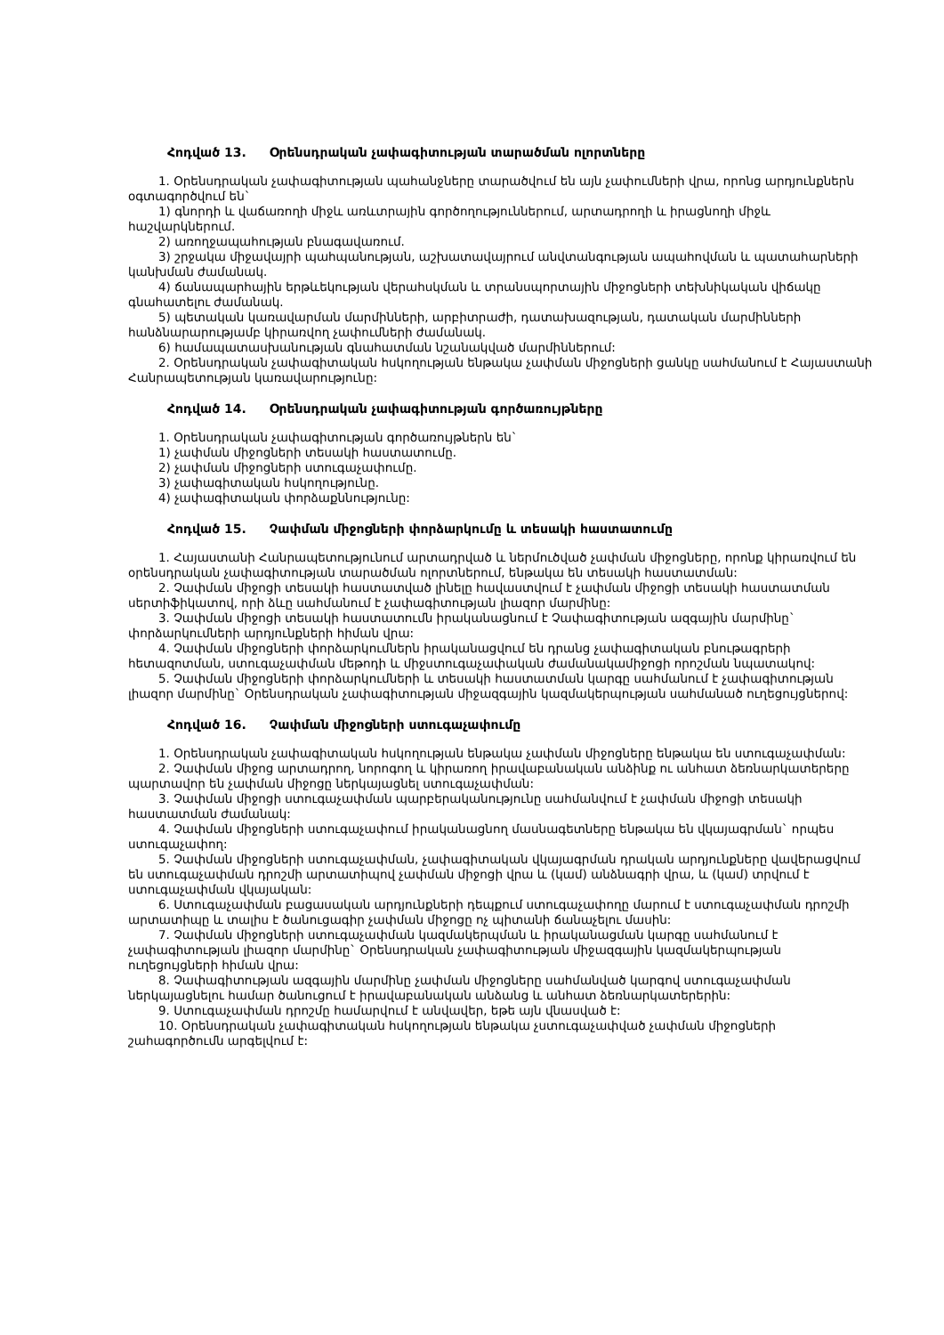Հոդված 13. Օրենսդրական չափագիտության տարածման ոլորտները
1. Օրենսդրական չափագիտության պահանջները տարածվում են այն չափումների վրա, որոնց արդյունքներն օգտագործվում են`
1) գնորդի և վաճառողի միջև առևտրային գործողություններում, արտադրողի և իրացնողի միջև հաշվարկներում.
2) առողջապահության բնագավառում.
3) շրջակա միջավայրի պահպանության, աշխատավայրում անվտանգության ապահովման և պատահարների կանխման ժամանակ.
4) ճանապարհային երթևեկության վերահսկման և տրանսպորտային միջոցների տեխնիկական վիճակը գնահատելու ժամանակ.
5) պետական կառավարման մարմինների, արբիտրաժի, դատախազության, դատական մարմինների հանձնարարությամբ կիրառվող չափումների ժամանակ.
6) համապատասխանության գնահատման նշանակված մարմիններում:
2. Օրենսդրական չափագիտական հսկողության ենթակա չափման միջոցների ցանկը սահմանում է Հայաստանի Հանրապետության կառավարությունը:
Հոդված 14. Օրենսդրական չափագիտության գործառույթները
1. Օրենսդրական չափագիտության գործառույթներն են`
1) չափման միջոցների տեսակի հաստատումը.
2) չափման միջոցների ստուգաչափումը.
3) չափագիտական հսկողությունը.
4) չափագիտական փորձաքննությունը:
Հոդված 15. Չափման միջոցների փորձարկումը և տեսակի հաստատումը
1. Հայաստանի Հանրապետությունում արտադրված և ներմուծված չափման միջոցները, որոնք կիրառվում են օրենսդրական չափագիտության տարածման ոլորտներում, ենթակա են տեսակի հաստատման:
2. Չափման միջոցի տեսակի հաստատված լինելը հավաստվում է չափման միջոցի տեսակի հաստատման սերտիֆիկատով, որի ձևը սահմանում է չափագիտության լիազոր մարմինը:
3. Չափման միջոցի տեսակի հաստատումն իրականացնում է Չափագիտության ազգային մարմինը` փորձարկումների արդյունքների հիման վրա:
4. Չափման միջոցների փորձարկումներն իրականացվում են դրանց չափագիտական բնութագրերի հետազոտման, ստուգաչափման մեթոդի և միջստուգաչափական ժամանակամիջոցի որոշման նպատակով:
5. Չափման միջոցների փորձարկումների և տեսակի հաստատման կարգը սահմանում է չափագիտության լիազոր մարմինը` Օրենսդրական չափագիտության միջազգային կազմակերպության սահմանած ուղեցույցներով:
Հոդված 16. Չափման միջոցների ստուգաչափումը
1. Օրենսդրական չափագիտական հսկողության ենթակա չափման միջոցները ենթակա են ստուգաչափման:
2. Չափման միջոց արտադրող, նորոգող և կիրառող իրավաբանական անձինք ու անհատ ձեռնարկատերերը պարտավոր են չափման միջոցը ներկայացնել ստուգաչափման:
3. Չափման միջոցի ստուգաչափման պարբերականությունը սահմանվում է չափման միջոցի տեսակի հաստատման ժամանակ:
4. Չափման միջոցների ստուգաչափում իրականացնող մասնագետները ենթակա են վկայագրման` որպես ստուգաչափող:
5. Չափման միջոցների ստուգաչափման, չափագիտական վկայագրման դրական արդյունքները վավերացվում են ստուգաչափման դրոշմի արտատիպով չափման միջոցի վրա և (կամ) անձնագրի վրա, և (կամ) տրվում է ստուգաչափման վկայական:
6. Ստուգաչափման բացասական արդյունքների դեպքում ստուգաչափողը մարում է ստուգաչափման դրոշմի արտատիպը և տալիս է ծանուցագիր չափման միջոցը ոչ պիտանի ճանաչելու մասին:
7. Չափման միջոցների ստուգաչափման կազմակերպման և իրականացման կարգը սահմանում է չափագիտության լիազոր մարմինը` Օրենսդրական չափագիտության միջազգային կազմակերպության ուղեցույցների հիման վրա:
8. Չափագիտության ազգային մարմինը չափման միջոցները սահմանված կարգով ստուգաչափման ներկայացնելու համար ծանուցում է իրավաբանական անձանց և անհատ ձեռնարկատերերին:
9. Ստուգաչափման դրոշմը համարվում է անվավեր, եթե այն վնասված է:
10. Օրենսդրական չափագիտական հսկողության ենթակա չստուգաչափված չափման միջոցների շահագործումն արգելվում է: